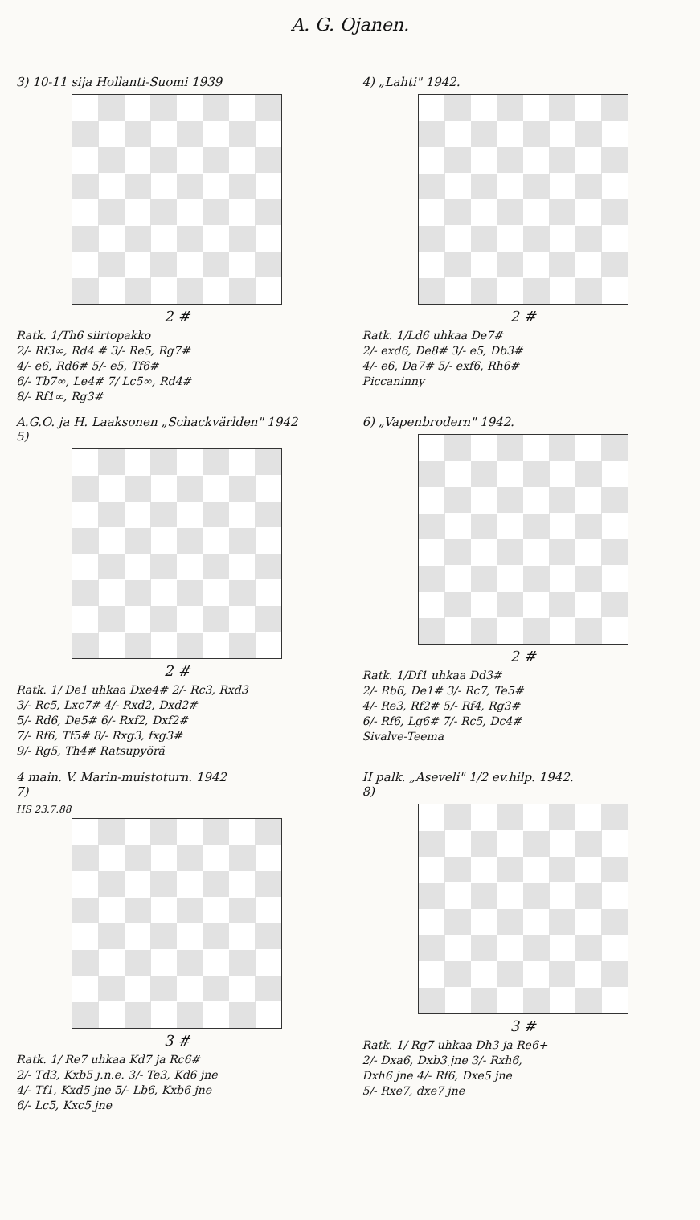A. G. Ojanen.
3) 10-11 sija Hollanti-Suomi 1939
2 #
Ratk. 1/Th6 siirtopakko
2/- Rf3∞, Rd4 # 3/- Re5, Rg7#
4/- e6, Rd6# 5/- e5, Tf6#
6/- Tb7∞, Le4# 7/ Lc5∞, Rd4#
8/- Rf1∞, Rg3#
4) „Lahti" 1942.
2 #
Ratk. 1/Ld6 uhkaa De7#
2/- exd6, De8# 3/- e5, Db3#
4/- e6, Da7# 5/- exf6, Rh6#
Piccaninny
A.G.O. ja H. Laaksonen „Schackvärlden" 1942
5)
2 #
Ratk. 1/ De1 uhkaa Dxe4# 2/- Rc3, Rxd3
3/- Rc5, Lxc7# 4/- Rxd2, Dxd2#
5/- Rd6, De5# 6/- Rxf2, Dxf2#
7/- Rf6, Tf5# 8/- Rxg3, fxg3#
9/- Rg5, Th4# Ratsupyörä
6) „Vapenbrodern" 1942.
2 #
Ratk. 1/Df1 uhkaa Dd3#
2/- Rb6, De1# 3/- Rc7, Te5#
4/- Re3, Rf2# 5/- Rf4, Rg3#
6/- Rf6, Lg6# 7/- Rc5, Dc4#
Sivalve-Teema
4 main. V. Marin-muistoturn. 1942
7)
HS 23.7.88
3 #
Ratk. 1/ Re7 uhkaa Kd7 ja Rc6#
2/- Td3, Kxb5 j.n.e. 3/- Te3, Kd6 jne
4/- Tf1, Kxd5 jne 5/- Lb6, Kxb6 jne
6/- Lc5, Kxc5 jne
II palk. „Aseveli" 1/2 ev.hilp. 1942.
8)
3 #
Ratk. 1/ Rg7 uhkaa Dh3 ja Re6+
2/- Dxa6, Dxb3 jne 3/- Rxh6,
Dxh6 jne 4/- Rf6, Dxe5 jne
5/- Rxe7, dxe7 jne